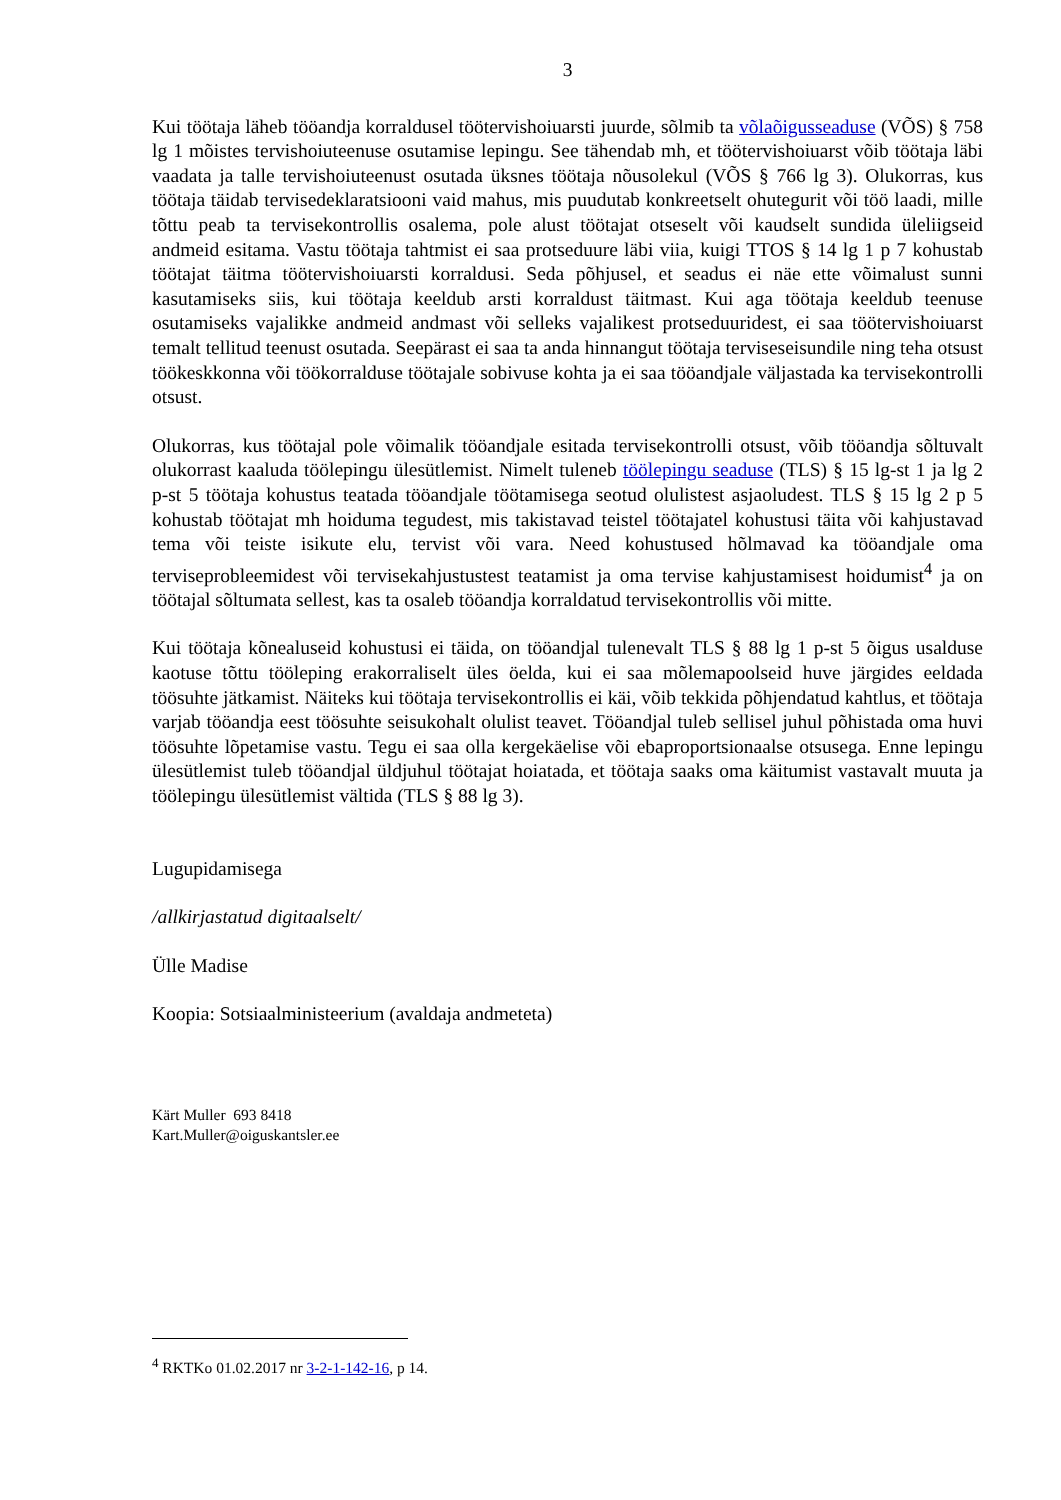3
Kui töötaja läheb tööandja korraldusel töötervishoiuarsti juurde, sõlmib ta võlaõigusseaduse (VÕS) § 758 lg 1 mõistes tervishoiuteenuse osutamise lepingu. See tähendab mh, et töötervishoiuarst võib töötaja läbi vaadata ja talle tervishoiuteenust osutada üksnes töötaja nõusolekul (VÕS § 766 lg 3). Olukorras, kus töötaja täidab tervisedeklaratsiooni vaid mahus, mis puudutab konkreetselt ohutegurit või töö laadi, mille tõttu peab ta tervisekontrollis osalema, pole alust töötajat otseselt või kaudselt sundida üleliigseid andmeid esitama. Vastu töötaja tahtmist ei saa protseduure läbi viia, kuigi TTOS § 14 lg 1 p 7 kohustab töötajat täitma töötervishoiuarsti korraldusi. Seda põhjusel, et seadus ei näe ette võimalust sunni kasutamiseks siis, kui töötaja keeldub arsti korraldust täitmast. Kui aga töötaja keeldub teenuse osutamiseks vajalikke andmeid andmast või selleks vajalikest protseduuridest, ei saa töötervishoiuarst temalt tellitud teenust osutada. Seepärast ei saa ta anda hinnangut töötaja terviseseisundile ning teha otsust töökeskkonna või töökorralduse töötajale sobivuse kohta ja ei saa tööandjale väljastada ka tervisekontrolli otsust.
Olukorras, kus töötajal pole võimalik tööandjale esitada tervisekontrolli otsust, võib tööandja sõltuvalt olukorrast kaaluda töölepingu ülesütlemist. Nimelt tuleneb töölepingu seaduse (TLS) § 15 lg-st 1 ja lg 2 p-st 5 töötaja kohustus teatada tööandjale töötamisega seotud olulistest asjaoludest. TLS § 15 lg 2 p 5 kohustab töötajat mh hoiduma tegudest, mis takistavad teistel töötajatel kohustusi täita või kahjustavad tema või teiste isikute elu, tervist või vara. Need kohustused hõlmavad ka tööandjale oma terviseprobleemidest või tervisekahjustustest teatamist ja oma tervise kahjustamisest hoidumist<sup>4</sup> ja on töötajal sõltumata sellest, kas ta osaleb tööandja korraldatud tervisekontrollis või mitte.
Kui töötaja kõnealuseid kohustusi ei täida, on tööandjal tulenevalt TLS § 88 lg 1 p-st 5 õigus usalduse kaotuse tõttu tööleping erakorraliselt üles öelda, kui ei saa mõlemapoolseid huve järgides eeldada töösuhte jätkamist. Näiteks kui töötaja tervisekontrollis ei käi, võib tekkida põhjendatud kahtlus, et töötaja varjab tööandja eest töösuhte seisukohalt olulist teavet. Tööandjal tuleb sellisel juhul põhistada oma huvi töösuhte lõpetamise vastu. Tegu ei saa olla kergekäelise või ebaproportsionaalse otsusega. Enne lepingu ülesütlemist tuleb tööandjal üldjuhul töötajat hoiatada, et töötaja saaks oma käitumist vastavalt muuta ja töölepingu ülesütlemist vältida (TLS § 88 lg 3).
Lugupidamisega
/allkirjastatud digitaalselt/
Ülle Madise
Koopia: Sotsiaalministeerium (avaldaja andmeteta)
Kärt Muller 693 8418
Kart.Muller@oiguskantsler.ee
<sup>4</sup> RKTKo 01.02.2017 nr 3-2-1-142-16, p 14.